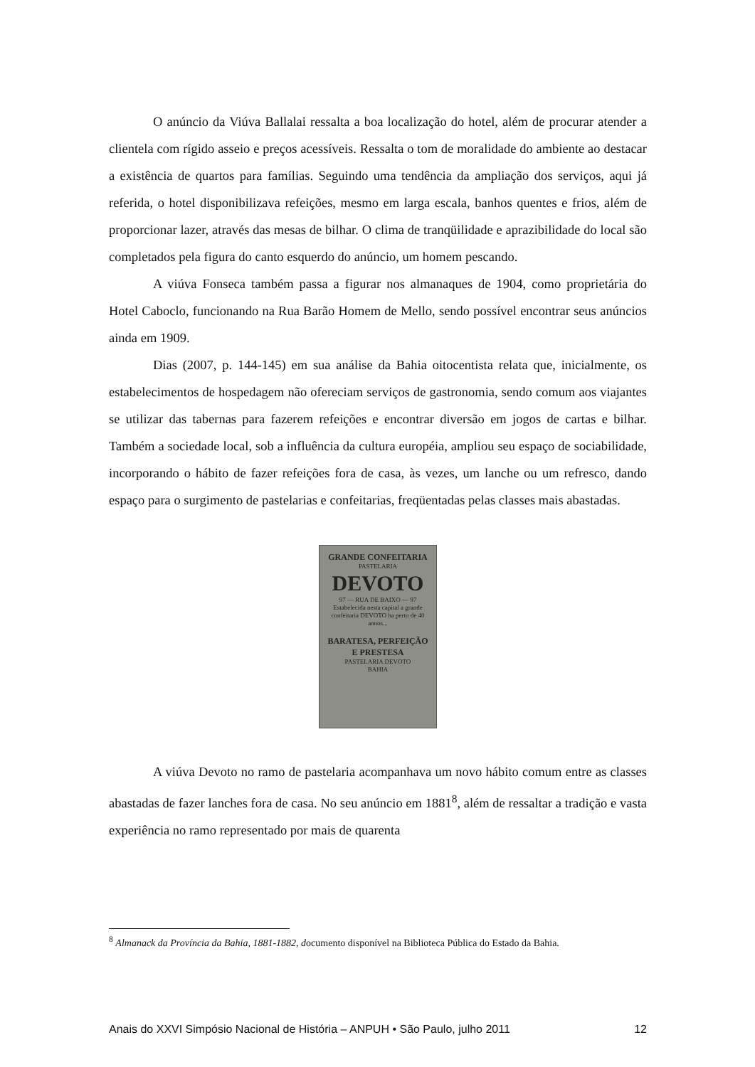O anúncio da Viúva Ballalai ressalta a boa localização do hotel, além de procurar atender a clientela com rígido asseio e preços acessíveis. Ressalta o tom de moralidade do ambiente ao destacar a existência de quartos para famílias. Seguindo uma tendência da ampliação dos serviços, aqui já referida, o hotel disponibilizava refeições, mesmo em larga escala, banhos quentes e frios, além de proporcionar lazer, através das mesas de bilhar. O clima de tranqüilidade e aprazibilidade do local são completados pela figura do canto esquerdo do anúncio, um homem pescando.
A viúva Fonseca também passa a figurar nos almanaques de 1904, como proprietária do Hotel Caboclo, funcionando na Rua Barão Homem de Mello, sendo possível encontrar seus anúncios ainda em 1909.
Dias (2007, p. 144-145) em sua análise da Bahia oitocentista relata que, inicialmente, os estabelecimentos de hospedagem não ofereciam serviços de gastronomia, sendo comum aos viajantes se utilizar das tabernas para fazerem refeições e encontrar diversão em jogos de cartas e bilhar. Também a sociedade local, sob a influência da cultura européia, ampliou seu espaço de sociabilidade, incorporando o hábito de fazer refeições fora de casa, às vezes, um lanche ou um refresco, dando espaço para o surgimento de pastelarias e confeitarias, freqüentadas pelas classes mais abastadas.
GRANDE CONFEITARIA
PASTELARIA
DEVOTO
97 — RUA DE BAIXO — 97
Estabelecida nesta capital a grande confeitaria DEVOTO ha perto de 40 annos...
BARATESA, PERFEIÇÃO E PRESTESA
PASTELARIA DEVOTO
BAHIA
A viúva Devoto no ramo de pastelaria acompanhava um novo hábito comum entre as classes abastadas de fazer lanches fora de casa. No seu anúncio em 1881<sup>8</sup>, além de ressaltar a tradição e vasta experiência no ramo representado por mais de quarenta
<sup>8</sup> Almanack da Província da Bahia, 1881-1882, documento disponível na Biblioteca Pública do Estado da Bahia.
Anais do XXVI Simpósio Nacional de História – ANPUH • São Paulo, julho 2011 12